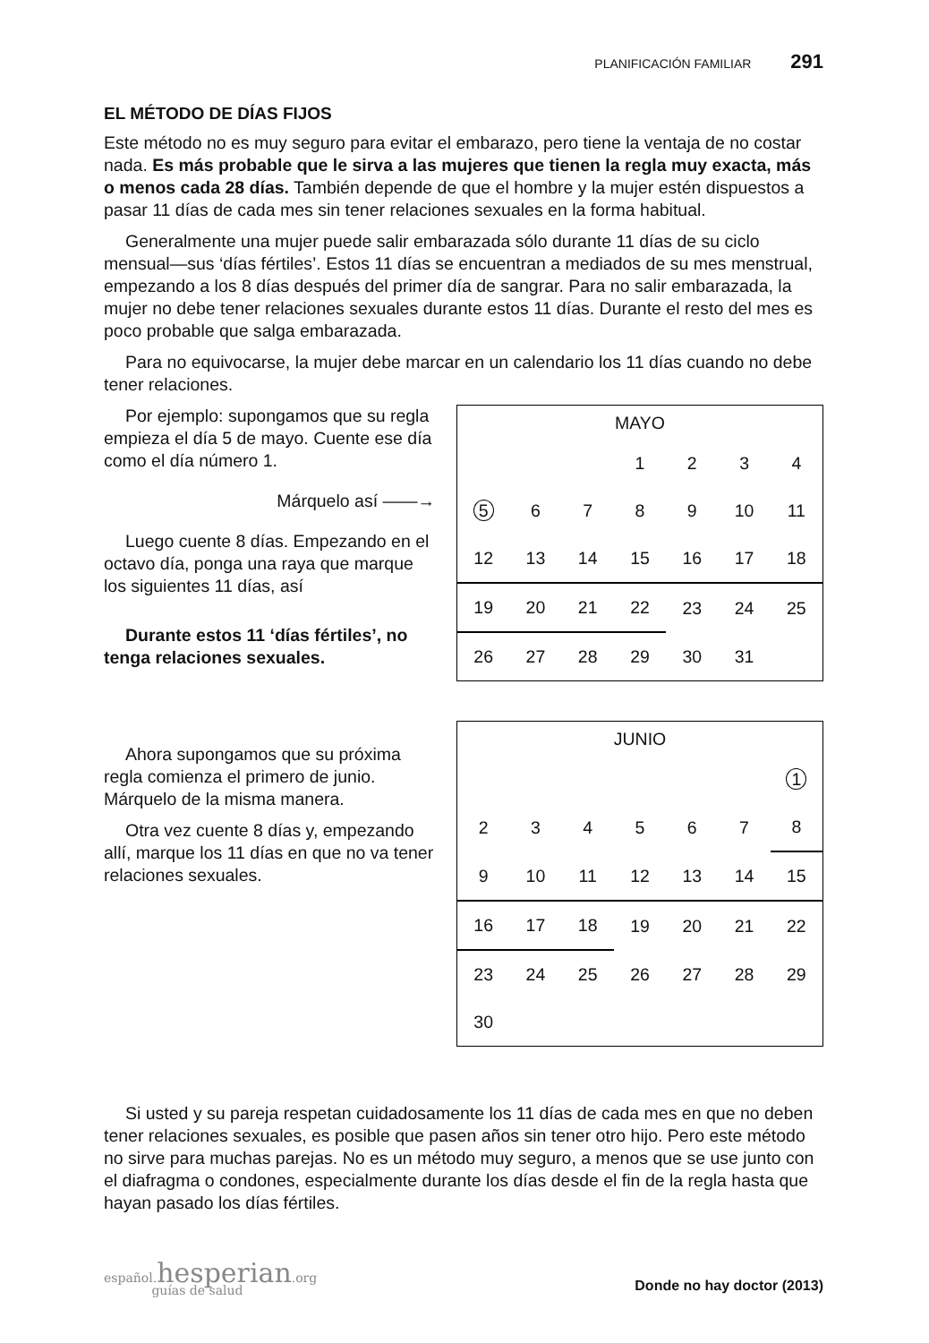PLANIFICACIÓN FAMILIAR 291
EL MÉTODO DE DÍAS FIJOS
Este método no es muy seguro para evitar el embarazo, pero tiene la ventaja de no costar nada. Es más probable que le sirva a las mujeres que tienen la regla muy exacta, más o menos cada 28 días. También depende de que el hombre y la mujer estén dispuestos a pasar 11 días de cada mes sin tener relaciones sexuales en la forma habitual.
Generalmente una mujer puede salir embarazada sólo durante 11 días de su ciclo mensual—sus ‘días fértiles’. Estos 11 días se encuentran a mediados de su mes menstrual, empezando a los 8 días después del primer día de sangrar. Para no salir embarazada, la mujer no debe tener relaciones sexuales durante estos 11 días. Durante el resto del mes es poco probable que salga embarazada.
Para no equivocarse, la mujer debe marcar en un calendario los 11 días cuando no debe tener relaciones.
Por ejemplo: supongamos que su regla empieza el día 5 de mayo. Cuente ese día como el día número 1.
Márquelo así ——→
Luego cuente 8 días. Empezando en el octavo día, ponga una raya que marque los siguientes 11 días, así
Durante estos 11 ‘días fértiles’, no tenga relaciones sexuales.
| MAYO | | | | | | |
| --- | --- | --- | --- | --- | --- | --- |
| | | | 1 | 2 | 3 | 4 |
| 5 | 6 | 7 | 8 | 9 | 10 | 11 |
| 12 | 13 | 14 | 15 | 16 | 17 | 18 |
| 19 | 20 | 21 | 22 | 23 | 24 | 25 |
| 26 | 27 | 28 | 29 | 30 | 31 | |
Ahora supongamos que su próxima regla comienza el primero de junio. Márquelo de la misma manera.
Otra vez cuente 8 días y, empezando allí, marque los 11 días en que no va tener relaciones sexuales.
| JUNIO | | | | | | |
| --- | --- | --- | --- | --- | --- | --- |
| | | | | | | 1 |
| 2 | 3 | 4 | 5 | 6 | 7 | 8 |
| 9 | 10 | 11 | 12 | 13 | 14 | 15 |
| 16 | 17 | 18 | 19 | 20 | 21 | 22 |
| 23 | 24 | 25 | 26 | 27 | 28 | 29 |
| 30 | | | | | | |
Si usted y su pareja respetan cuidadosamente los 11 días de cada mes en que no deben tener relaciones sexuales, es posible que pasen años sin tener otro hijo. Pero este método no sirve para muchas parejas. No es un método muy seguro, a menos que se use junto con el diafragma o condones, especialmente durante los días desde el fin de la regla hasta que hayan pasado los días fértiles.
español.hesperian.org
guías de salud
Donde no hay doctor (2013)